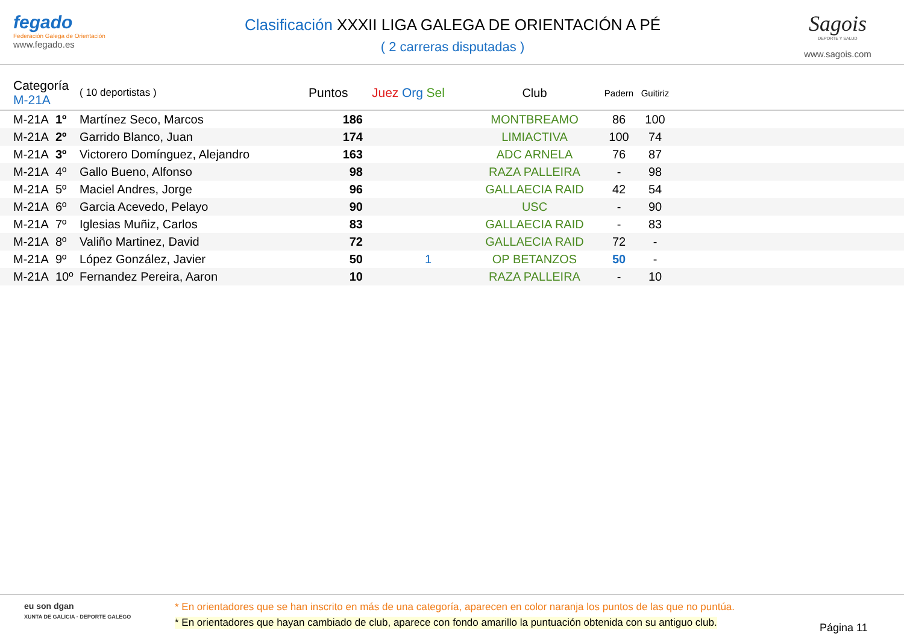fegado
Federación Galega de Orientación
www.fegado.es
Clasificación XXXII LIGA GALEGA DE ORIENTACIÓN A PÉ
( 2 carreras disputadas )
Sagois
DEPORTE Y SALUD
www.sagois.com
| | Categoría M-21A | | ( 10 deportistas ) | Puntos | Juez Org Sel | Club | Padern | Guitiriz | |
| --- | --- | --- | --- | --- | --- | --- | --- | --- | --- |
| | M-21A | 1º | Martínez Seco, Marcos | 186 | | MONTBREAMO | 86 | 100 | |
| | M-21A | 2º | Garrido Blanco, Juan | 174 | | LIMIACTIVA | 100 | 74 | |
| | M-21A | 3º | Victorero Domínguez, Alejandro | 163 | | ADC ARNELA | 76 | 87 | |
| | M-21A | 4º | Gallo Bueno, Alfonso | 98 | | RAZA PALLEIRA | - | 98 | |
| | M-21A | 5º | Maciel Andres, Jorge | 96 | | GALLAECIA RAID | 42 | 54 | |
| | M-21A | 6º | Garcia Acevedo, Pelayo | 90 | | USC | - | 90 | |
| | M-21A | 7º | Iglesias Muñiz, Carlos | 83 | | GALLAECIA RAID | - | 83 | |
| | M-21A | 8º | Valiño Martinez, David | 72 | | GALLAECIA RAID | 72 | - | |
| | M-21A | 9º | López González, Javier | 50 | 1 | OP BETANZOS | 50 | - | |
| | M-21A | 10º | Fernandez Pereira, Aaron | 10 | | RAZA PALLEIRA | - | 10 | |
eu son dgan
XUNTA DE GALICIA · DEPORTE GALEGO
* En orientadores que se han inscrito en más de una categoría, aparecen en color naranja los puntos de las que no puntúa.
* En orientadores que hayan cambiado de club, aparece con fondo amarillo la puntuación obtenida con su antiguo club.
Página 11